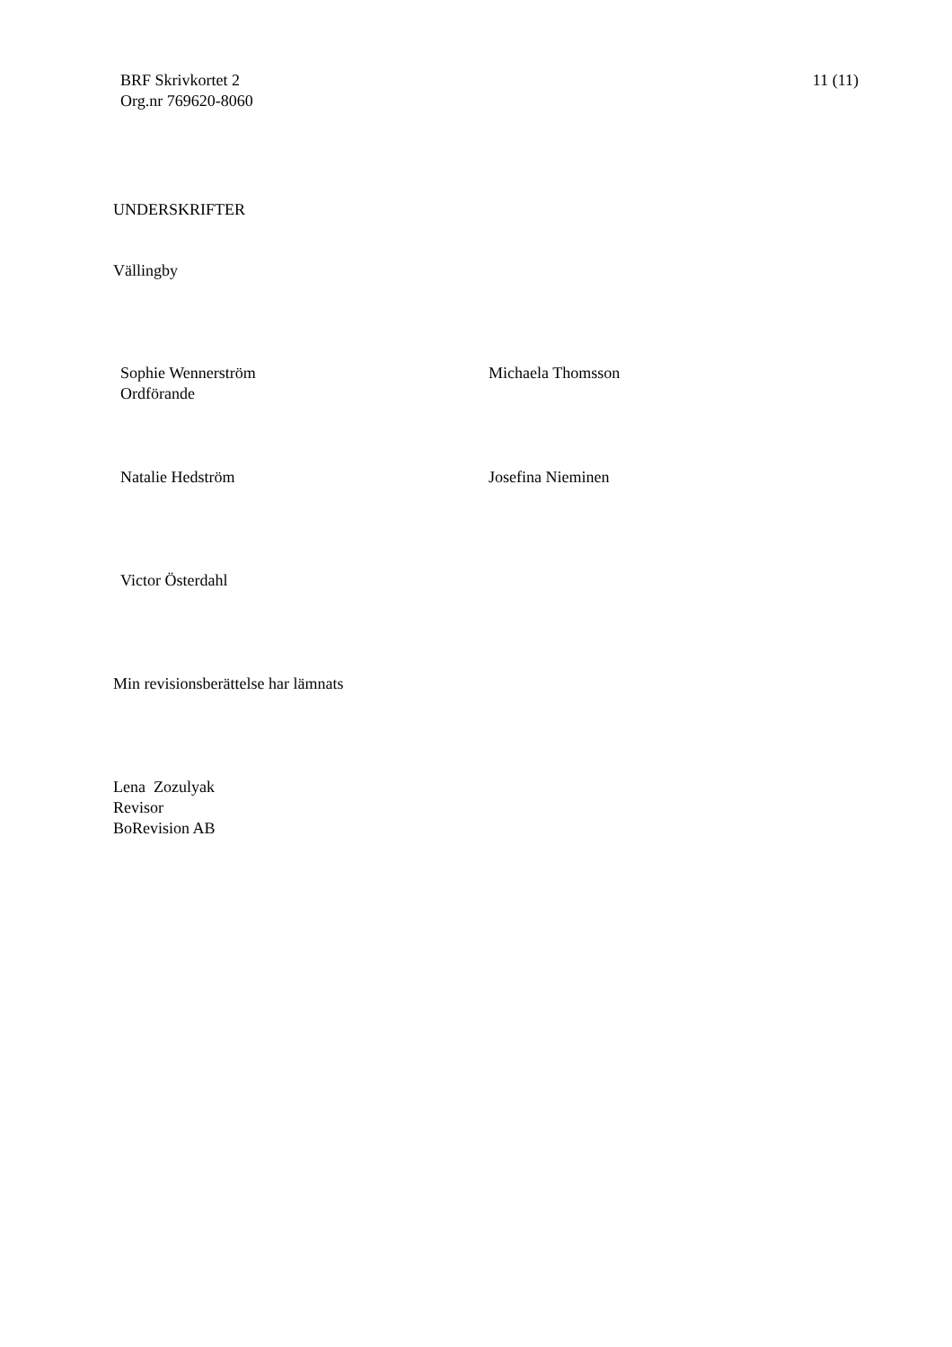BRF Skrivkortet 2
Org.nr 769620-8060
11 (11)
UNDERSKRIFTER
Vällingby
Sophie Wennerström
Ordförande
Michaela Thomsson
Natalie Hedström Josefina Nieminen
Victor Österdahl
Min revisionsberättelse har lämnats
Lena Zozulyak
Revisor
BoRevision AB